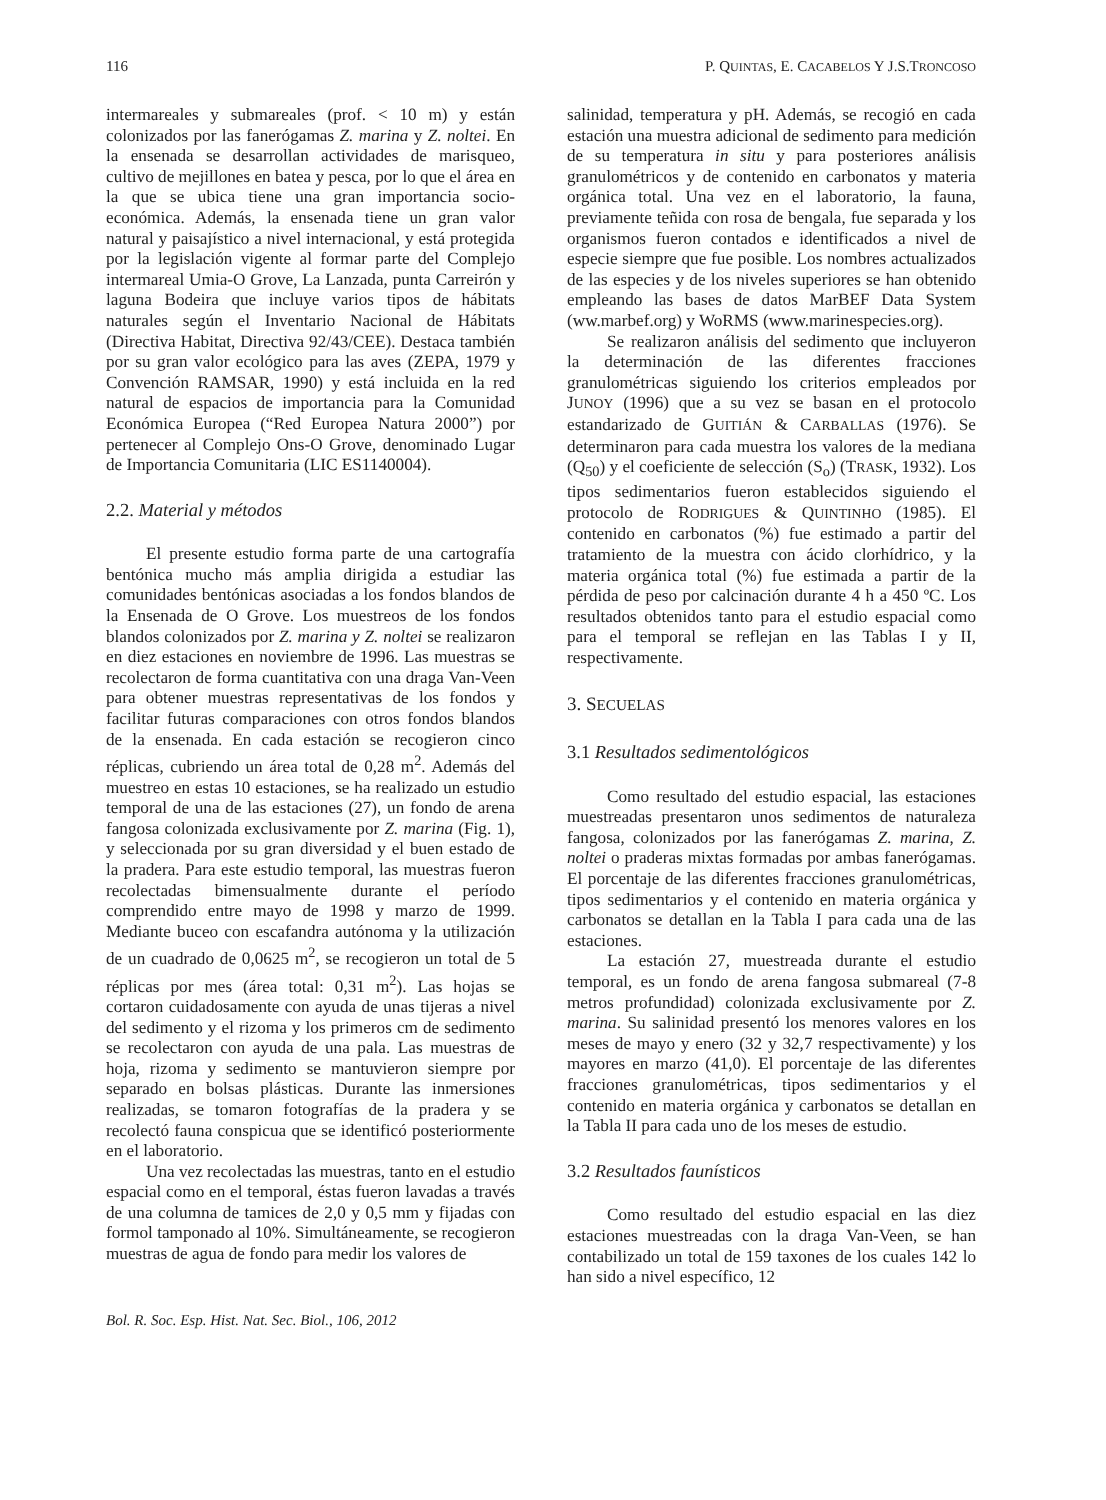116 P. QUINTAS, E. CACABELOS Y J.S.TRONCOSO
intermareales y submareales (prof. < 10 m) y están colonizados por las fanerógamas Z. marina y Z. noltei. En la ensenada se desarrollan actividades de marisqueo, cultivo de mejillones en batea y pesca, por lo que el área en la que se ubica tiene una gran importancia socio-económica. Además, la ensenada tiene un gran valor natural y paisajístico a nivel internacional, y está protegida por la legislación vigente al formar parte del Complejo intermareal Umia-O Grove, La Lanzada, punta Carreirón y laguna Bodeira que incluye varios tipos de hábitats naturales según el Inventario Nacional de Hábitats (Directiva Habitat, Directiva 92/43/CEE). Destaca también por su gran valor ecológico para las aves (ZEPA, 1979 y Convención RAMSAR, 1990) y está incluida en la red natural de espacios de importancia para la Comunidad Económica Europea (“Red Europea Natura 2000”) por pertenecer al Complejo Ons-O Grove, denominado Lugar de Importancia Comunitaria (LIC ES1140004).
2.2. Material y métodos
El presente estudio forma parte de una cartografía bentónica mucho más amplia dirigida a estudiar las comunidades bentónicas asociadas a los fondos blandos de la Ensenada de O Grove. Los muestreos de los fondos blandos colonizados por Z. marina y Z. noltei se realizaron en diez estaciones en noviembre de 1996. Las muestras se recolectaron de forma cuantitativa con una draga Van-Veen para obtener muestras representativas de los fondos y facilitar futuras comparaciones con otros fondos blandos de la ensenada. En cada estación se recogieron cinco réplicas, cubriendo un área total de 0,28 m<sup>2</sup>. Además del muestreo en estas 10 estaciones, se ha realizado un estudio temporal de una de las estaciones (27), un fondo de arena fangosa colonizada exclusivamente por Z. marina (Fig. 1), y seleccionada por su gran diversidad y el buen estado de la pradera. Para este estudio temporal, las muestras fueron recolectadas bimensualmente durante el período comprendido entre mayo de 1998 y marzo de 1999. Mediante buceo con escafandra autónoma y la utilización de un cuadrado de 0,0625 m<sup>2</sup>, se recogieron un total de 5 réplicas por mes (área total: 0,31 m<sup>2</sup>). Las hojas se cortaron cuidadosamente con ayuda de unas tijeras a nivel del sedimento y el rizoma y los primeros cm de sedimento se recolectaron con ayuda de una pala. Las muestras de hoja, rizoma y sedimento se mantuvieron siempre por separado en bolsas plásticas. Durante las inmersiones realizadas, se tomaron fotografías de la pradera y se recolectó fauna conspicua que se identificó posteriormente en el laboratorio.
Una vez recolectadas las muestras, tanto en el estudio espacial como en el temporal, éstas fueron lavadas a través de una columna de tamices de 2,0 y 0,5 mm y fijadas con formol tamponado al 10%. Simultáneamente, se recogieron muestras de agua de fondo para medir los valores de
salinidad, temperatura y pH. Además, se recogió en cada estación una muestra adicional de sedimento para medición de su temperatura in situ y para posteriores análisis granulométricos y de contenido en carbonatos y materia orgánica total. Una vez en el laboratorio, la fauna, previamente teñida con rosa de bengala, fue separada y los organismos fueron contados e identificados a nivel de especie siempre que fue posible. Los nombres actualizados de las especies y de los niveles superiores se han obtenido empleando las bases de datos MarBEF Data System (ww.marbef.org) y WoRMS (www.marinespecies.org).
Se realizaron análisis del sedimento que incluyeron la determinación de las diferentes fracciones granulométricas siguiendo los criterios empleados por JUNOY (1996) que a su vez se basan en el protocolo estandarizado de GUITIÁN & CARBALLAS (1976). Se determinaron para cada muestra los valores de la mediana (Q<sub>50</sub>) y el coeficiente de selección (S<sub>o</sub>) (TRASK, 1932). Los tipos sedimentarios fueron establecidos siguiendo el protocolo de RODRIGUES & QUINTINHO (1985). El contenido en carbonatos (%) fue estimado a partir del tratamiento de la muestra con ácido clorhídrico, y la materia orgánica total (%) fue estimada a partir de la pérdida de peso por calcinación durante 4 h a 450 ºC. Los resultados obtenidos tanto para el estudio espacial como para el temporal se reflejan en las Tablas I y II, respectivamente.
3. SECUELAS
3.1 Resultados sedimentológicos
Como resultado del estudio espacial, las estaciones muestreadas presentaron unos sedimentos de naturaleza fangosa, colonizados por las fanerógamas Z. marina, Z. noltei o praderas mixtas formadas por ambas fanerógamas. El porcentaje de las diferentes fracciones granulométricas, tipos sedimentarios y el contenido en materia orgánica y carbonatos se detallan en la Tabla I para cada una de las estaciones.
La estación 27, muestreada durante el estudio temporal, es un fondo de arena fangosa submareal (7-8 metros profundidad) colonizada exclusivamente por Z. marina. Su salinidad presentó los menores valores en los meses de mayo y enero (32 y 32,7 respectivamente) y los mayores en marzo (41,0). El porcentaje de las diferentes fracciones granulométricas, tipos sedimentarios y el contenido en materia orgánica y carbonatos se detallan en la Tabla II para cada uno de los meses de estudio.
3.2 Resultados faunísticos
Como resultado del estudio espacial en las diez estaciones muestreadas con la draga Van-Veen, se han contabilizado un total de 159 taxones de los cuales 142 lo han sido a nivel específico, 12
Bol. R. Soc. Esp. Hist. Nat. Sec. Biol., 106, 2012